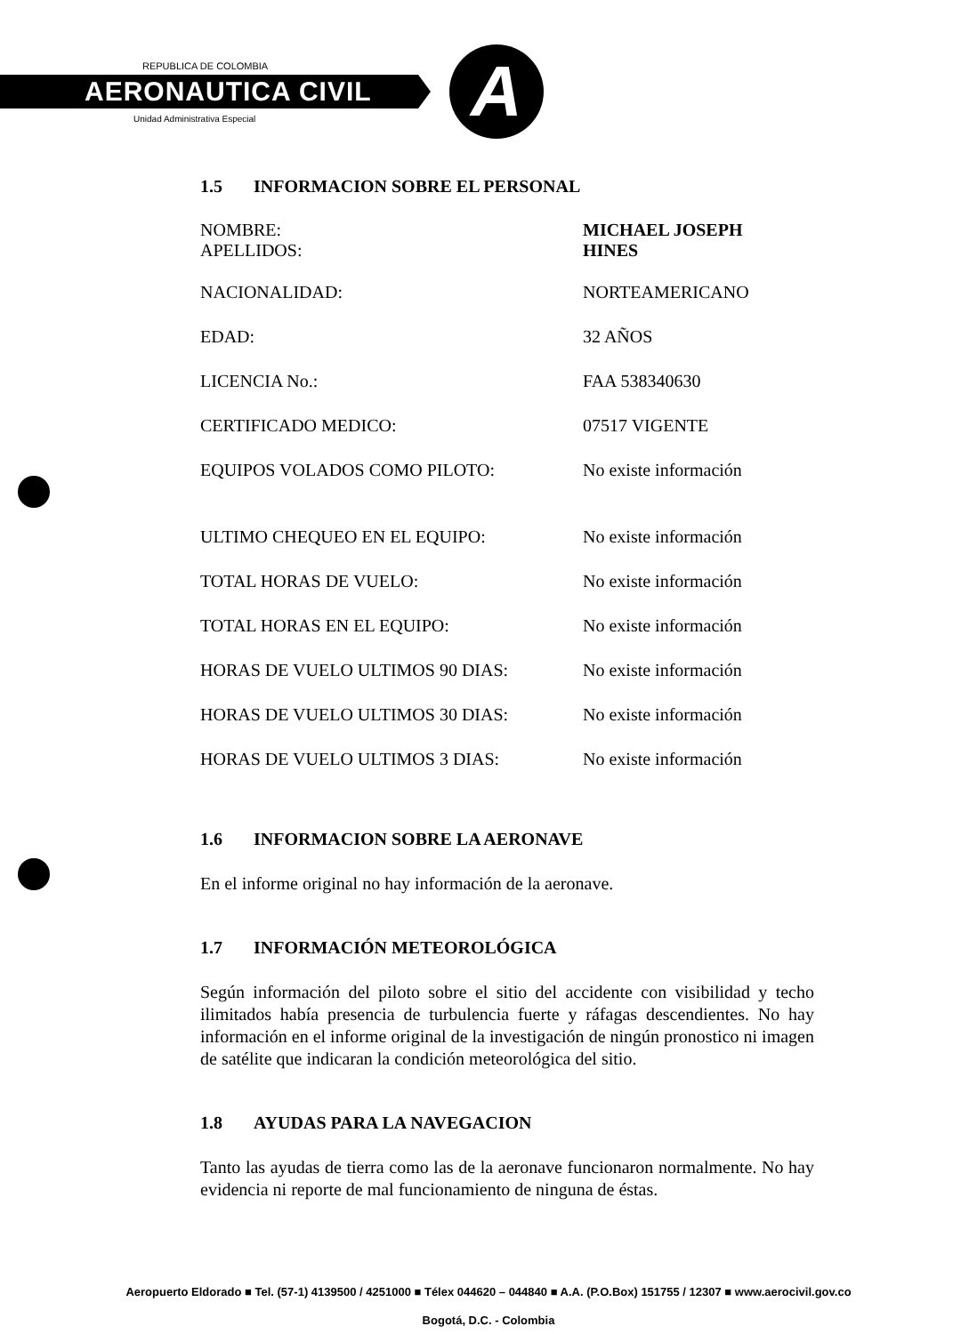A
REPUBLICA DE COLOMBIA
AERONAUTICA CIVIL
Unidad Administrativa Especial
1.5 INFORMACION SOBRE EL PERSONAL
| NOMBRE: APELLIDOS: | MICHAEL JOSEPH HINES |
| NACIONALIDAD: | NORTEAMERICANO |
| EDAD: | 32 AÑOS |
| LICENCIA No.: | FAA 538340630 |
| CERTIFICADO MEDICO: | 07517 VIGENTE |
| EQUIPOS VOLADOS COMO PILOTO: | No existe información |
| ULTIMO CHEQUEO EN EL EQUIPO: | No existe información |
| TOTAL HORAS DE VUELO: | No existe información |
| TOTAL HORAS EN EL EQUIPO: | No existe información |
| HORAS DE VUELO ULTIMOS 90 DIAS: | No existe información |
| HORAS DE VUELO ULTIMOS 30 DIAS: | No existe información |
| HORAS DE VUELO ULTIMOS 3 DIAS: | No existe información |
1.6 INFORMACION SOBRE LA AERONAVE
En el informe original no hay información de la aeronave.
1.7 INFORMACIÓN METEOROLÓGICA
Según información del piloto sobre el sitio del accidente con visibilidad y techo ilimitados había presencia de turbulencia fuerte y ráfagas descendientes. No hay información en el informe original de la investigación de ningún pronostico ni imagen de satélite que indicaran la condición meteorológica del sitio.
1.8 AYUDAS PARA LA NAVEGACION
Tanto las ayudas de tierra como las de la aeronave funcionaron normalmente. No hay evidencia ni reporte de mal funcionamiento de ninguna de éstas.
Aeropuerto Eldorado ■ Tel. (57-1) 4139500 / 4251000 ■ Télex 044620 – 044840 ■ A.A. (P.O.Box) 151755 / 12307 ■ www.aerocivil.gov.co
Bogotá, D.C. - Colombia